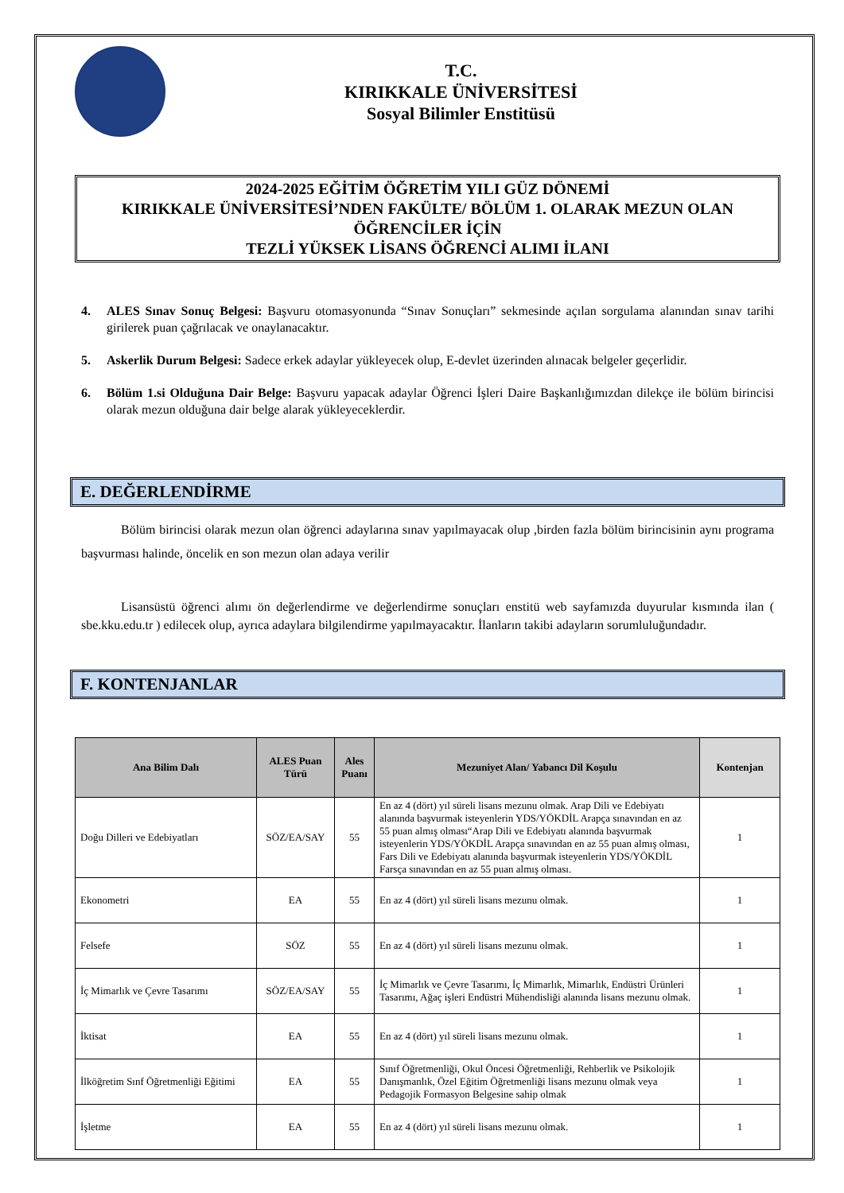T.C.
KIRIKKALE ÜNİVERSİTESİ
Sosyal Bilimler Enstitüsü
2024-2025 EĞİTİM ÖĞRETİM YILI GÜZ DÖNEMİ
KIRIKKALE ÜNİVERSİTESİ’NDEN FAKÜLTE/ BÖLÜM 1. OLARAK MEZUN OLAN ÖĞRENCİLER İÇİN
TEZLİ YÜKSEK LİSANS ÖĞRENCİ ALIMI İLANI
4. ALES Sınav Sonuç Belgesi: Başvuru otomasyonunda “Sınav Sonuçları” sekmesinde açılan sorgulama alanından sınav tarihi girilerek puan çağrılacak ve onaylanacaktır.
5. Askerlik Durum Belgesi: Sadece erkek adaylar yükleyecek olup, E-devlet üzerinden alınacak belgeler geçerlidir.
6. Bölüm 1.si Olduğuna Dair Belge: Başvuru yapacak adaylar Öğrenci İşleri Daire Başkanlığımızdan dilekçe ile bölüm birincisi olarak mezun olduğuna dair belge alarak yükleyeceklerdir.
E. DEĞERLENDİRME
Bölüm birincisi olarak mezun olan öğrenci adaylarına sınav yapılmayacak olup ,birden fazla bölüm birincisinin aynı programa başvurması halinde, öncelik en son mezun olan adaya verilir
Lisansüstü öğrenci alımı ön değerlendirme ve değerlendirme sonuçları enstitü web sayfamızda duyurular kısmında ilan ( sbe.kku.edu.tr ) edilecek olup, ayrıca adaylara bilgilendirme yapılmayacaktır. İlanların takibi adayların sorumluluğundadır.
F. KONTENJANLAR
| Ana Bilim Dalı | ALES Puan Türü | Ales Puanı | Mezuniyet Alan/ Yabancı Dil Koşulu | Kontenjan |
| --- | --- | --- | --- | --- |
| Doğu Dilleri ve Edebiyatları | SÖZ/EA/SAY | 55 | En az 4 (dört) yıl süreli lisans mezunu olmak. Arap Dili ve Edebiyatı alanında başvurmak isteyenlerin YDS/YÖKDİL Arapça sınavından en az 55 puan almış olması“Arap Dili ve Edebiyatı alanında başvurmak isteyenlerin YDS/YÖKDİL Arapça sınavından en az 55 puan almış olması, Fars Dili ve Edebiyatı alanında başvurmak isteyenlerin YDS/YÖKDİL Farsça sınavından en az 55 puan almış olması. | 1 |
| Ekonometri | EA | 55 | En az 4 (dört) yıl süreli lisans mezunu olmak. | 1 |
| Felsefe | SÖZ | 55 | En az 4 (dört) yıl süreli lisans mezunu olmak. | 1 |
| İç Mimarlık ve Çevre Tasarımı | SÖZ/EA/SAY | 55 | İç Mimarlık ve Çevre Tasarımı, İç Mimarlık, Mimarlık, Endüstri Ürünleri Tasarımı, Ağaç işleri Endüstri Mühendisliği alanında lisans mezunu olmak. | 1 |
| İktisat | EA | 55 | En az 4 (dört) yıl süreli lisans mezunu olmak. | 1 |
| İlköğretim Sınf Öğretmenliği Eğitimi | EA | 55 | Sınıf Öğretmenliği, Okul Öncesi Öğretmenliği, Rehberlik ve Psikolojik Danışmanlık, Özel Eğitim Öğretmenliği lisans mezunu olmak veya Pedagojik Formasyon Belgesine sahip olmak | 1 |
| İşletme | EA | 55 | En az 4 (dört) yıl süreli lisans mezunu olmak. | 1 |